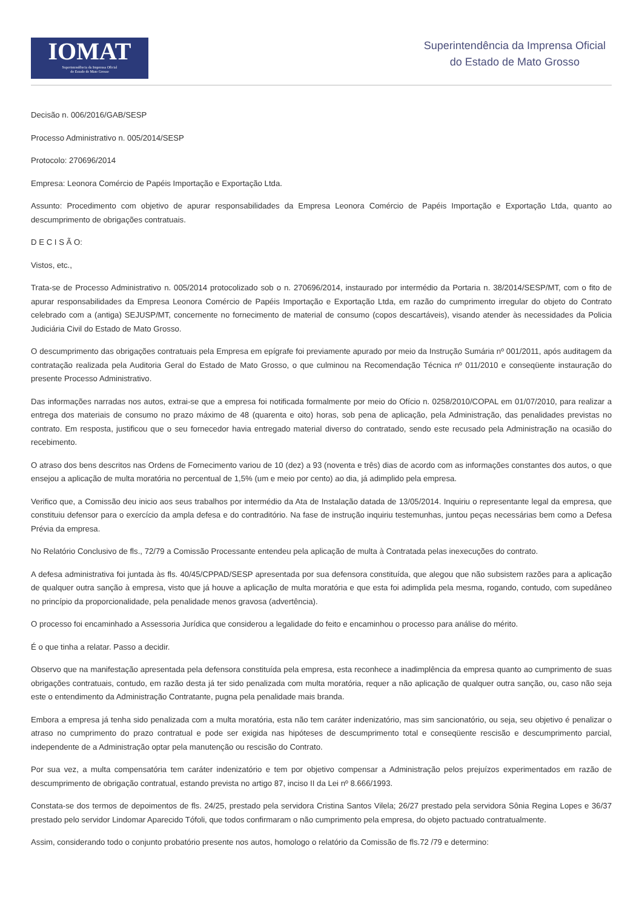IOMAT
Superintendência da Imprensa Oficial
do Estado de Mato Grosso
Superintendência da Imprensa Oficial
do Estado de Mato Grosso
Decisão n. 006/2016/GAB/SESP
Processo Administrativo n. 005/2014/SESP
Protocolo: 270696/2014
Empresa: Leonora Comércio de Papéis Importação e Exportação Ltda.
Assunto: Procedimento com objetivo de apurar responsabilidades da Empresa Leonora Comércio de Papéis Importação e Exportação Ltda, quanto ao descumprimento de obrigações contratuais.
D E C I S Ã O:
Vistos, etc.,
Trata-se de Processo Administrativo n. 005/2014 protocolizado sob o n. 270696/2014, instaurado por intermédio da Portaria n. 38/2014/SESP/MT, com o fito de apurar responsabilidades da Empresa Leonora Comércio de Papéis Importação e Exportação Ltda, em razão do cumprimento irregular do objeto do Contrato celebrado com a (antiga) SEJUSP/MT, concernente no fornecimento de material de consumo (copos descartáveis), visando atender às necessidades da Policia Judiciária Civil do Estado de Mato Grosso.
O descumprimento das obrigações contratuais pela Empresa em epígrafe foi previamente apurado por meio da Instrução Sumária nº 001/2011, após auditagem da contratação realizada pela Auditoria Geral do Estado de Mato Grosso, o que culminou na Recomendação Técnica nº 011/2010 e conseqüente instauração do presente Processo Administrativo.
Das informações narradas nos autos, extrai-se que a empresa foi notificada formalmente por meio do Ofício n. 0258/2010/COPAL em 01/07/2010, para realizar a entrega dos materiais de consumo no prazo máximo de 48 (quarenta e oito) horas, sob pena de aplicação, pela Administração, das penalidades previstas no contrato. Em resposta, justificou que o seu fornecedor havia entregado material diverso do contratado, sendo este recusado pela Administração na ocasião do recebimento.
O atraso dos bens descritos nas Ordens de Fornecimento variou de 10 (dez) a 93 (noventa e três) dias de acordo com as informações constantes dos autos, o que ensejou a aplicação de multa moratória no percentual de 1,5% (um e meio por cento) ao dia, já adimplido pela empresa.
Verifico que, a Comissão deu inicio aos seus trabalhos por intermédio da Ata de Instalação datada de 13/05/2014. Inquiriu o representante legal da empresa, que constituiu defensor para o exercício da ampla defesa e do contraditório. Na fase de instrução inquiriu testemunhas, juntou peças necessárias bem como a Defesa Prévia da empresa.
No Relatório Conclusivo de fls., 72/79 a Comissão Processante entendeu pela aplicação de multa à Contratada pelas inexecuções do contrato.
A defesa administrativa foi juntada às fls. 40/45/CPPAD/SESP apresentada por sua defensora constituída, que alegou que não subsistem razões para a aplicação de qualquer outra sanção à empresa, visto que já houve a aplicação de multa moratória e que esta foi adimplida pela mesma, rogando, contudo, com supedâneo no princípio da proporcionalidade, pela penalidade menos gravosa (advertência).
O processo foi encaminhado a Assessoria Jurídica que considerou a legalidade do feito e encaminhou o processo para análise do mérito.
É o que tinha a relatar. Passo a decidir.
Observo que na manifestação apresentada pela defensora constituída pela empresa, esta reconhece a inadimplência da empresa quanto ao cumprimento de suas obrigações contratuais, contudo, em razão desta já ter sido penalizada com multa moratória, requer a não aplicação de qualquer outra sanção, ou, caso não seja este o entendimento da Administração Contratante, pugna pela penalidade mais branda.
Embora a empresa já tenha sido penalizada com a multa moratória, esta não tem caráter indenizatório, mas sim sancionatório, ou seja, seu objetivo é penalizar o atraso no cumprimento do prazo contratual e pode ser exigida nas hipóteses de descumprimento total e conseqüente rescisão e descumprimento parcial, independente de a Administração optar pela manutenção ou rescisão do Contrato.
Por sua vez, a multa compensatória tem caráter indenizatório e tem por objetivo compensar a Administração pelos prejuízos experimentados em razão de descumprimento de obrigação contratual, estando prevista no artigo 87, inciso II da Lei nº 8.666/1993.
Constata-se dos termos de depoimentos de fls. 24/25, prestado pela servidora Cristina Santos Vilela; 26/27 prestado pela servidora Sônia Regina Lopes e 36/37 prestado pelo servidor Lindomar Aparecido Tófoli, que todos confirmaram o não cumprimento pela empresa, do objeto pactuado contratualmente.
Assim, considerando todo o conjunto probatório presente nos autos, homologo o relatório da Comissão de fls.72 /79 e determino: